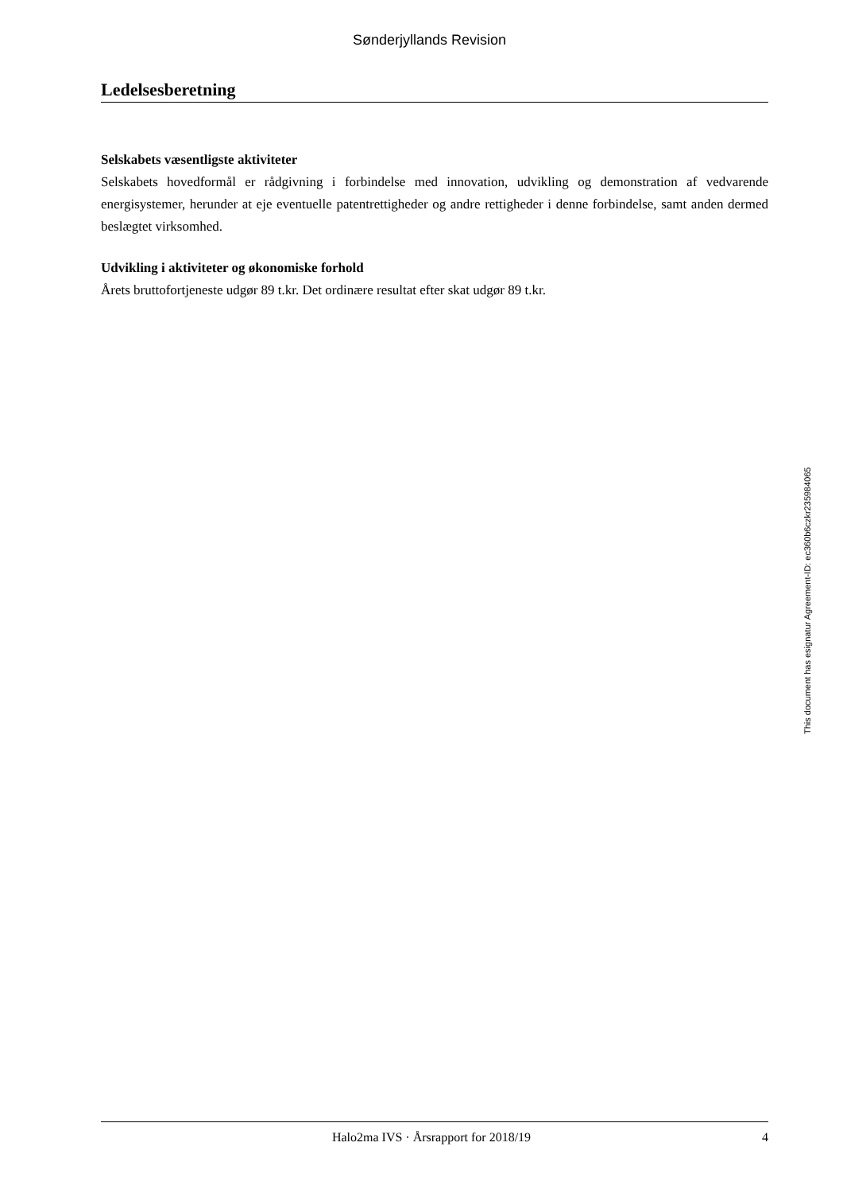Sønderjyllands Revision
Ledelsesberetning
Selskabets væsentligste aktiviteter
Selskabets hovedformål er rådgivning i forbindelse med innovation, udvikling og demonstration af vedvarende energisystemer, herunder at eje eventuelle patentrettigheder og andre rettigheder i denne forbindelse, samt anden dermed beslægtet virksomhed.
Udvikling i aktiviteter og økonomiske forhold
Årets bruttofortjeneste udgør 89 t.kr. Det ordinære resultat efter skat udgør 89 t.kr.
This document has esignatur Agreement-ID: ec360b6czkr235984065
Halo2ma IVS · Årsrapport for 2018/19 4